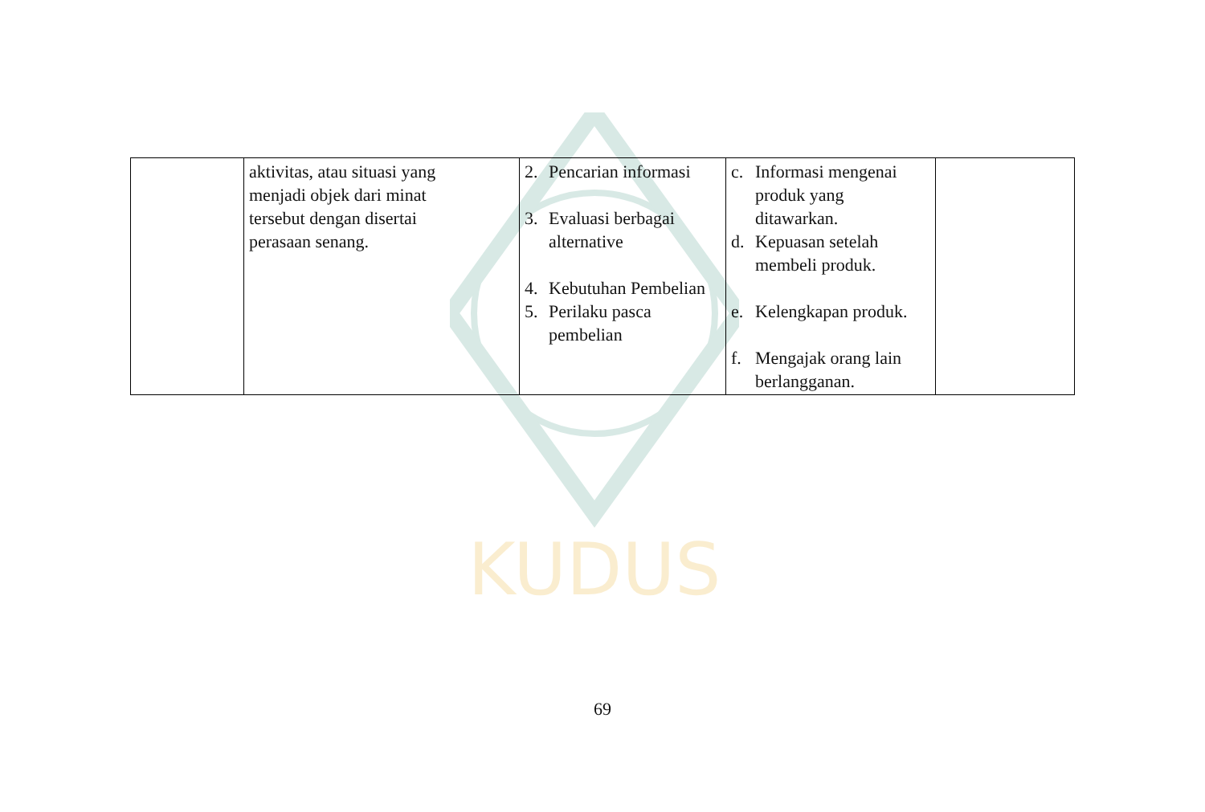KUDUS
| | aktivitas, atau situasi yang menjadi objek dari minat tersebut dengan disertai perasaan senang. | 2. Pencarian informasi 3. Evaluasi berbagai alternative 4. Kebutuhan Pembelian 5. Perilaku pasca pembelian | c. Informasi mengenai produk yang ditawarkan. d. Kepuasan setelah membeli produk. e. Kelengkapan produk. f. Mengajak orang lain berlangganan. | |
69